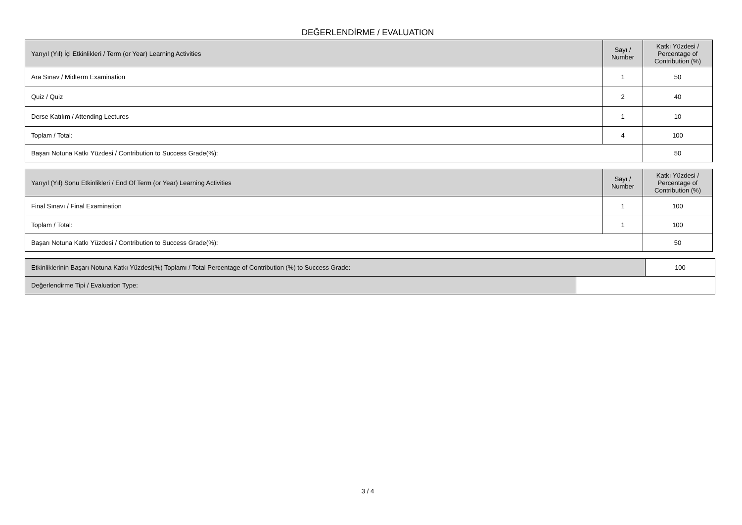DEĞERLENDİRME / EVALUATION
| Yarıyıl (Yıl) İçi Etkinlikleri / Term (or Year) Learning Activities | Sayı / Number | Katkı Yüzdesi / Percentage of Contribution (%) |
| --- | --- | --- |
| Ara Sınav / Midterm Examination | 1 | 50 |
| Quiz / Quiz | 2 | 40 |
| Derse Katılım / Attending Lectures | 1 | 10 |
| Toplam / Total: | 4 | 100 |
| Başarı Notuna Katkı Yüzdesi / Contribution to Success Grade(%): | | 50 |
| Yarıyıl (Yıl) Sonu Etkinlikleri / End Of Term (or Year) Learning Activities | Sayı / Number | Katkı Yüzdesi / Percentage of Contribution (%) |
| --- | --- | --- |
| Final Sınavı / Final Examination | 1 | 100 |
| Toplam / Total: | 1 | 100 |
| Başarı Notuna Katkı Yüzdesi / Contribution to Success Grade(%): | | 50 |
| Etkinliklerinin Başarı Notuna Katkı Yüzdesi(%) Toplamı / Total Percentage of Contribution (%) to Success Grade: | | 100 |
| Değerlendirme Tipi / Evaluation Type: | | |
3 / 4